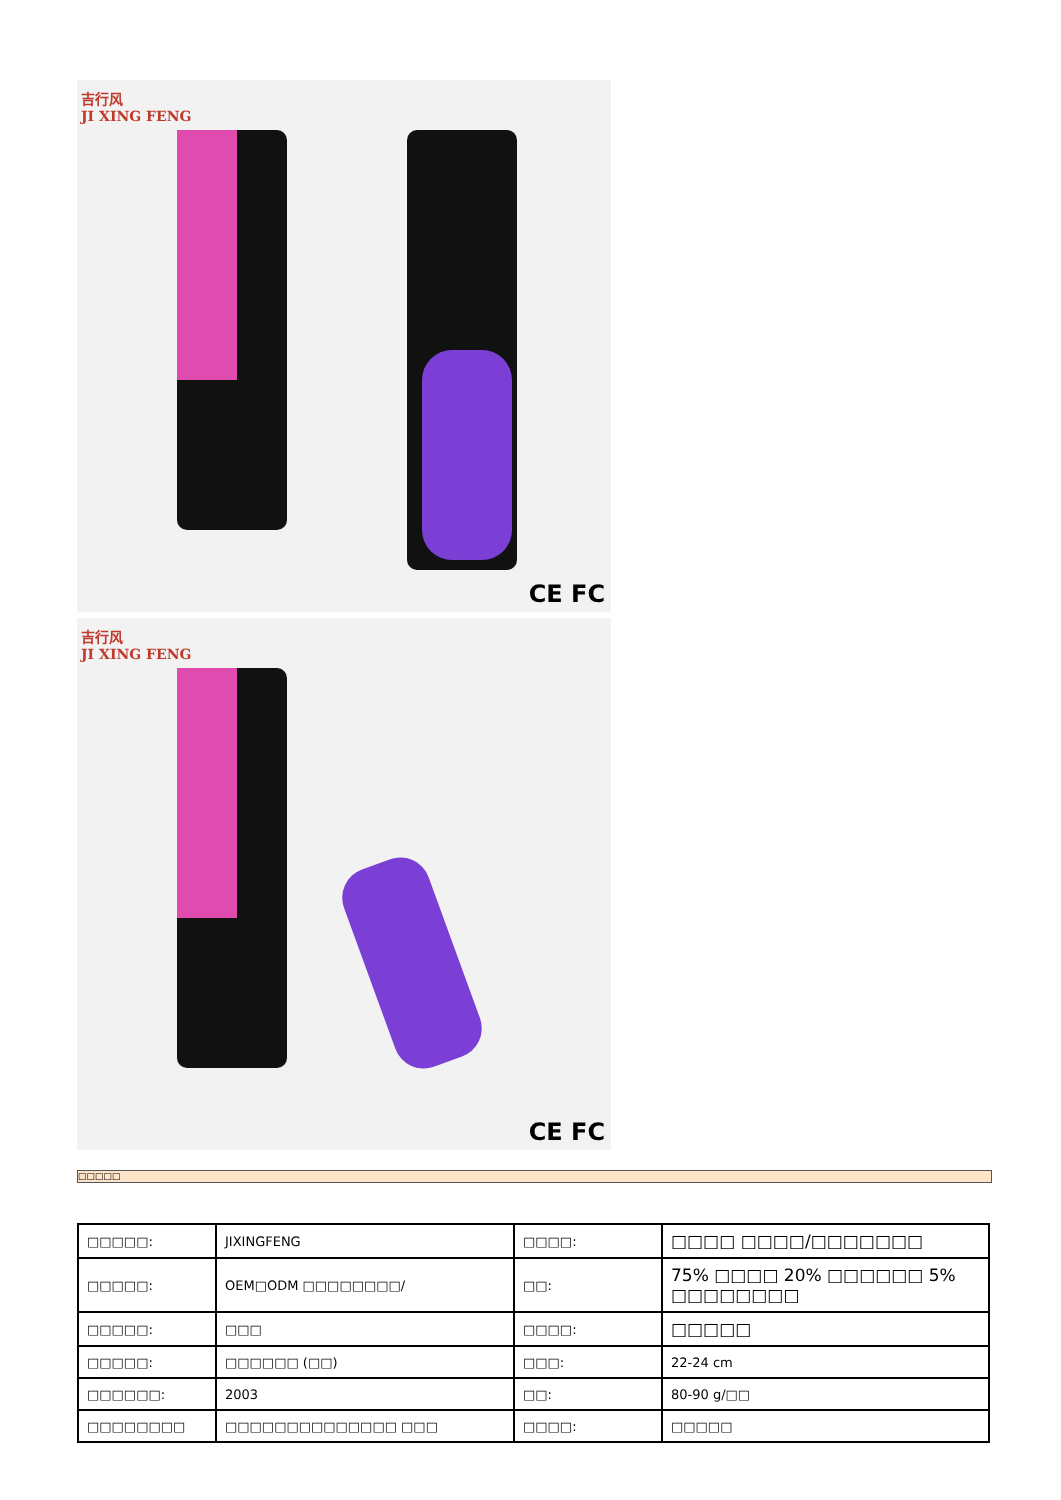吉行风
JI XING FENG
CE FC
吉行风
JI XING FENG
CE FC
□□□□□
| □□□□□: | JIXINGFENG | □□□□: | □□□□ □□□□/□□□□□□□ |
| □□□□□: | OEM□ODM □□□□□□□□/ | □□: | 75% □□□□ 20% □□□□□□ 5% □□□□□□□□ |
| □□□□□: | □□□ | □□□□: | □□□□□ |
| □□□□□: | □□□□□□ (□□) | □□□: | 22-24 cm |
| □□□□□□: | 2003 | □□: | 80-90 g/□□ |
| □□□□□□□□ | □□□□□□□□□□□□□□ □□□ | □□□□: | □□□□□ |